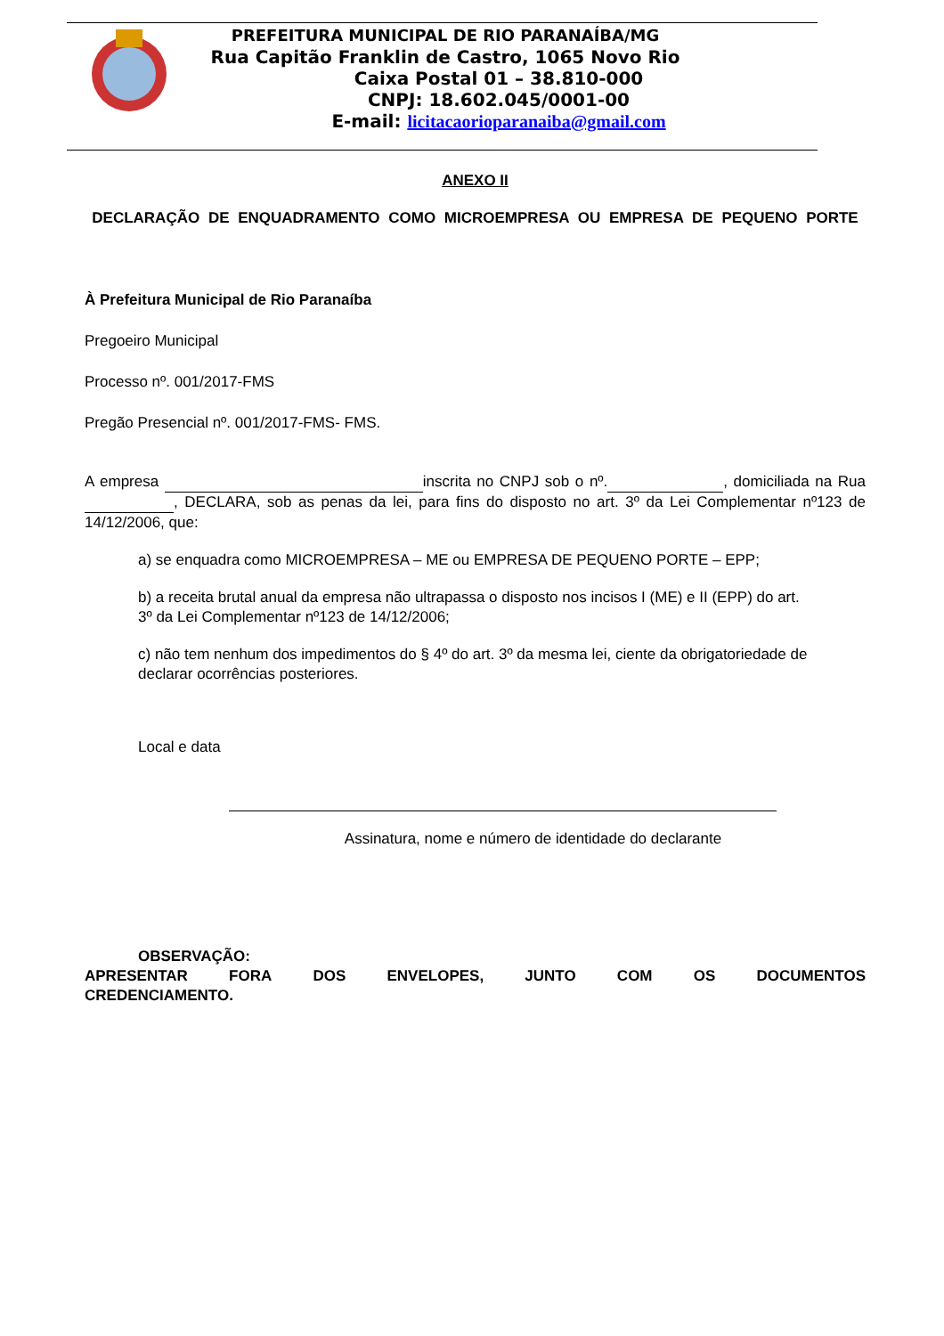PREFEITURA MUNICIPAL DE RIO PARANAÍBA/MG
Rua Capitão Franklin de Castro, 1065 Novo Rio
Caixa Postal 01 – 38.810-000
CNPJ: 18.602.045/0001-00
E-mail: licitacaorioparanaiba@gmail.com
ANEXO II
DECLARAÇÃO DE ENQUADRAMENTO COMO MICROEMPRESA OU EMPRESA DE PEQUENO PORTE
À Prefeitura Municipal de Rio Paranaíba
Pregoeiro Municipal
Processo nº. 001/2017-FMS
Pregão Presencial nº. 001/2017-FMS- FMS.
A empresa inscrita no CNPJ sob o nº. , domiciliada na Rua , DECLARA, sob as penas da lei, para fins do disposto no art. 3º da Lei Complementar nº123 de 14/12/2006, que:
a) se enquadra como MICROEMPRESA – ME ou EMPRESA DE PEQUENO PORTE – EPP;
b) a receita brutal anual da empresa não ultrapassa o disposto nos incisos I (ME) e II (EPP) do art. 3º da Lei Complementar nº123 de 14/12/2006;
c) não tem nenhum dos impedimentos do § 4º do art. 3º da mesma lei, ciente da obrigatoriedade de declarar ocorrências posteriores.
Local e data
Assinatura, nome e número de identidade do declarante
OBSERVAÇÃO:
APRESENTAR FORA DOS ENVELOPES, JUNTO COM OS DOCUMENTOS
CREDENCIAMENTO.